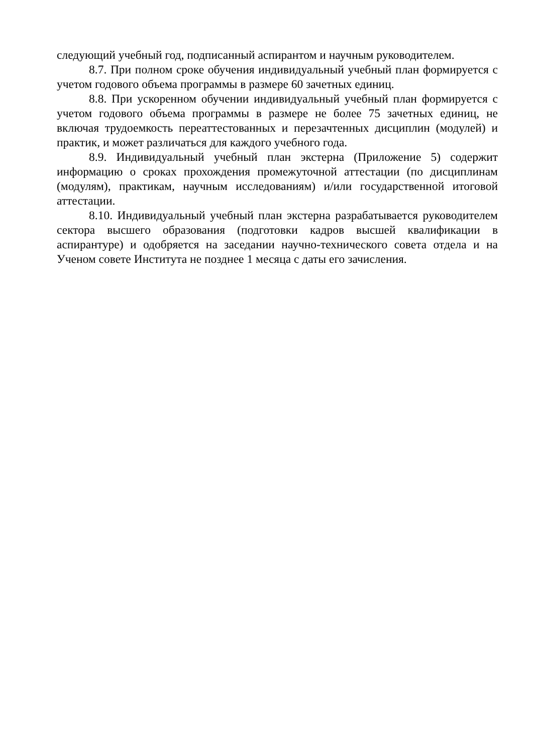следующий учебный год, подписанный аспирантом и научным руководителем.
8.7. При полном сроке обучения индивидуальный учебный план формируется с учетом годового объема программы в размере 60 зачетных единиц.
8.8. При ускоренном обучении индивидуальный учебный план формируется с учетом годового объема программы в размере не более 75 зачетных единиц, не включая трудоемкость переаттестованных и перезачтенных дисциплин (модулей) и практик, и может различаться для каждого учебного года.
8.9. Индивидуальный учебный план экстерна (Приложение 5) содержит информацию о сроках прохождения промежуточной аттестации (по дисциплинам (модулям), практикам, научным исследованиям) и/или государственной итоговой аттестации.
8.10. Индивидуальный учебный план экстерна разрабатывается руководителем сектора высшего образования (подготовки кадров высшей квалификации в аспирантуре) и одобряется на заседании научно-технического совета отдела и на Ученом совете Института не позднее 1 месяца с даты его зачисления.